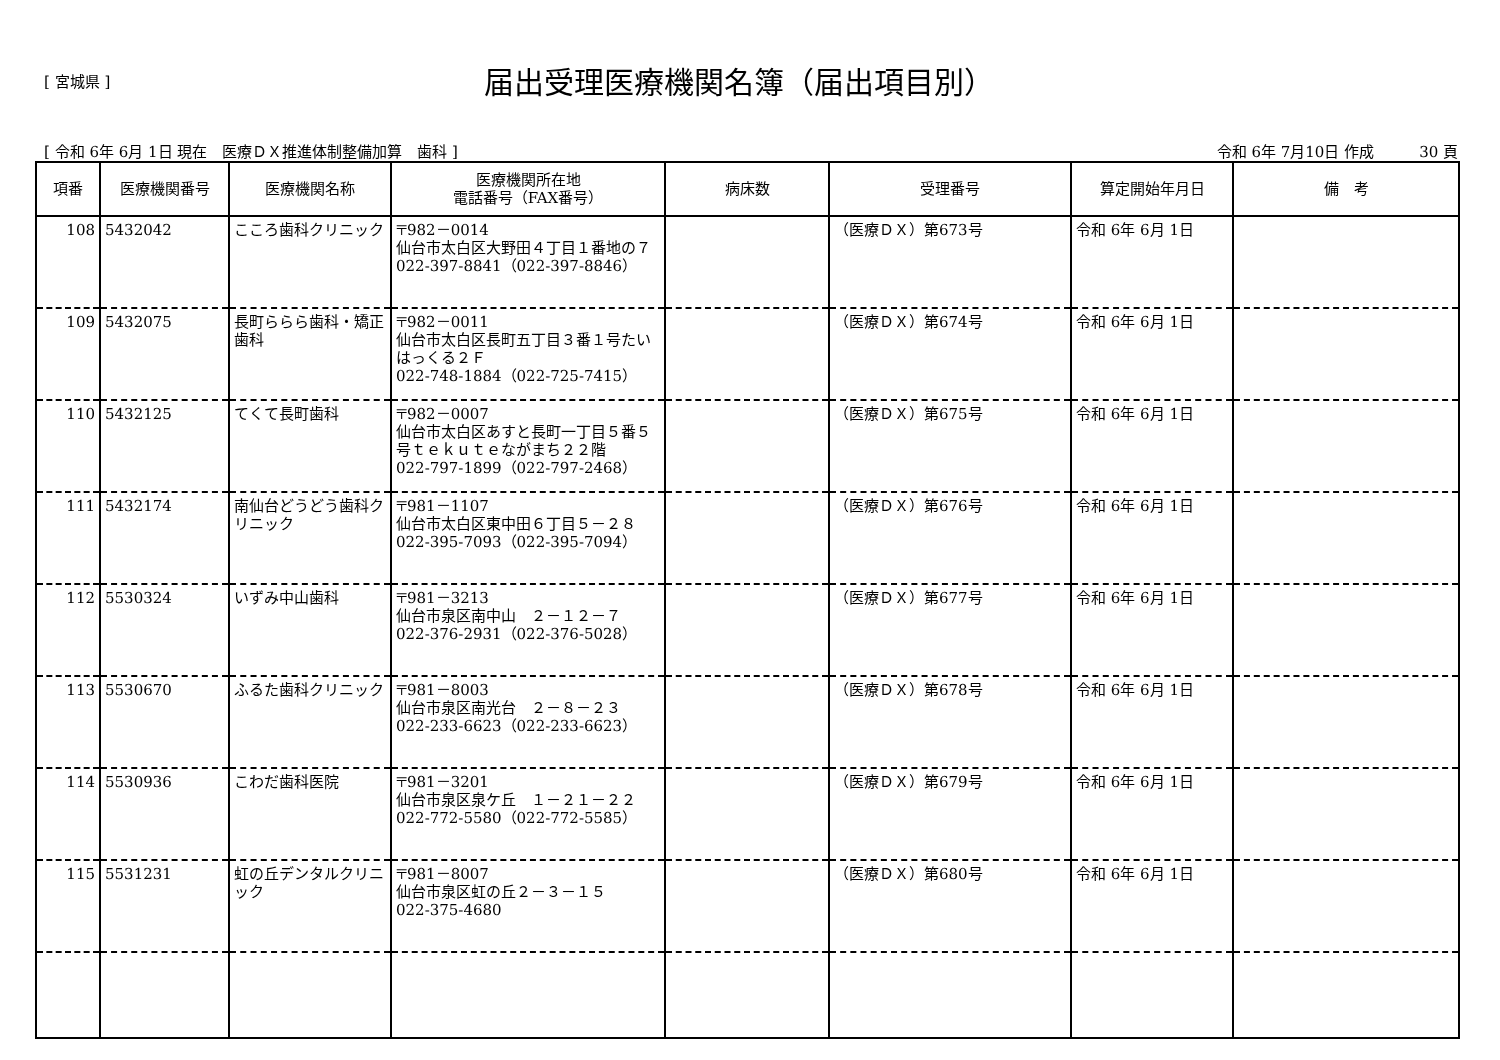[ 宮城県 ]
届出受理医療機関名簿（届出項目別）
[ 令和 6年 6月 1日 現在　医療ＤＸ推進体制整備加算　歯科 ]
令和 6年 7月10日 作成　　　30 頁
| 項番 | 医療機関番号 | 医療機関名称 | 医療機関所在地 電話番号（FAX番号） | 病床数 | 受理番号 | 算定開始年月日 | 備 考 |
| --- | --- | --- | --- | --- | --- | --- | --- |
| 108 | 5432042 | こころ歯科クリニック | 〒982－0014 仙台市太白区大野田４丁目１番地の７ 022-397-8841（022-397-8846） | | （医療ＤＸ）第673号 | 令和 6年 6月 1日 | |
| 109 | 5432075 | 長町ららら歯科・矯正歯科 | 〒982－0011 仙台市太白区長町五丁目３番１号たいはっくる２Ｆ 022-748-1884（022-725-7415） | | （医療ＤＸ）第674号 | 令和 6年 6月 1日 | |
| 110 | 5432125 | てくて長町歯科 | 〒982－0007 仙台市太白区あすと長町一丁目５番５号ｔｅｋｕｔｅながまち２２階 022-797-1899（022-797-2468） | | （医療ＤＸ）第675号 | 令和 6年 6月 1日 | |
| 111 | 5432174 | 南仙台どうどう歯科クリニック | 〒981－1107 仙台市太白区東中田６丁目５－２８ 022-395-7093（022-395-7094） | | （医療ＤＸ）第676号 | 令和 6年 6月 1日 | |
| 112 | 5530324 | いずみ中山歯科 | 〒981－3213 仙台市泉区南中山 ２－１２－７ 022-376-2931（022-376-5028） | | （医療ＤＸ）第677号 | 令和 6年 6月 1日 | |
| 113 | 5530670 | ふるた歯科クリニック | 〒981－8003 仙台市泉区南光台 ２－８－２３ 022-233-6623（022-233-6623） | | （医療ＤＸ）第678号 | 令和 6年 6月 1日 | |
| 114 | 5530936 | こわだ歯科医院 | 〒981－3201 仙台市泉区泉ケ丘 １－２１－２２ 022-772-5580（022-772-5585） | | （医療ＤＸ）第679号 | 令和 6年 6月 1日 | |
| 115 | 5531231 | 虹の丘デンタルクリニック | 〒981－8007 仙台市泉区虹の丘２－３－１５ 022-375-4680 | | （医療ＤＸ）第680号 | 令和 6年 6月 1日 | |